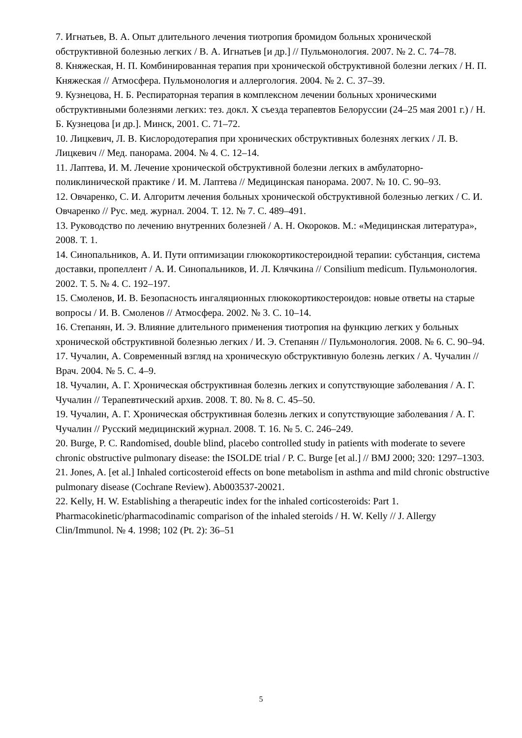7. Игнатьев, В. А. Опыт длительного лечения тиотропия бромидом больных хронической обструктивной болезнью легких / В. А. Игнатьев [и др.] // Пульмонология. 2007. № 2. С. 74–78.
8. Княжеская, Н. П. Комбинированная терапия при хронической обструктивной болезни легких / Н. П. Княжеская // Атмосфера. Пульмонология и аллергология. 2004. № 2. С. 37–39.
9. Кузнецова, Н. Б. Респираторная терапия в комплексном лечении больных хроническими обструктивными болезнями легких: тез. докл. X съезда терапевтов Белоруссии (24–25 мая 2001 г.) / Н. Б. Кузнецова [и др.]. Минск, 2001. С. 71–72.
10. Лицкевич, Л. В. Кислородотерапия при хронических обструктивных болезнях легких / Л. В. Лицкевич // Мед. панорама. 2004. № 4. С. 12–14.
11. Лаптева, И. М. Лечение хронической обструктивной болезни легких в амбулаторно-поликлинической практике / И. М. Лаптева // Медицинская панорама. 2007. № 10. С. 90–93.
12. Овчаренко, С. И. Алгоритм лечения больных хронической обструктивной болезнью легких / С. И. Овчаренко // Рус. мед. журнал. 2004. Т. 12. № 7. С. 489–491.
13. Руководство по лечению внутренних болезней / А. Н. Окороков. М.: «Медицинская литература», 2008. Т. 1.
14. Синопальников, А. И. Пути оптимизации глюкокортикостероидной терапии: субстанция, система доставки, пропеллент / А. И. Синопальников, И. Л. Клячкина // Consilium medicum. Пульмонология. 2002. Т. 5. № 4. С. 192–197.
15. Смоленов, И. В. Безопасность ингаляционных глюкокортикостероидов: новые ответы на старые вопросы / И. В. Смоленов // Атмосфера. 2002. № 3. С. 10–14.
16. Степанян, И. Э. Влияние длительного применения тиотропия на функцию легких у больных хронической обструктивной болезнью легких / И. Э. Степанян // Пульмонология. 2008. № 6. С. 90–94.
17. Чучалин, А. Современный взгляд на хроническую обструктивную болезнь легких / А. Чучалин // Врач. 2004. № 5. С. 4–9.
18. Чучалин, А. Г. Хроническая обструктивная болезнь легких и сопутствующие заболевания / А. Г. Чучалин // Терапевтический архив. 2008. Т. 80. № 8. С. 45–50.
19. Чучалин, А. Г. Хроническая обструктивная болезнь легких и сопутствующие заболевания / А. Г. Чучалин // Русский медицинский журнал. 2008. Т. 16. № 5. С. 246–249.
20. Burge, P. C. Randomised, double blind, placebo controlled study in patients with moderate to severe chronic obstructive pulmonary disease: the ISOLDE trial / P. C. Burge [et al.] // BMJ 2000; 320: 1297–1303.
21. Jones, A. [et al.] Inhaled corticosteroid effects on bone metabolism in asthma and mild chronic obstructive pulmonary disease (Cochrane Review). Ab003537-20021.
22. Kelly, H. W. Establishing a therapeutic index for the inhaled corticosteroids: Part 1. Pharmacokinetic/pharmacodinamic comparison of the inhaled steroids / H. W. Kelly // J. Allergy Clin/Immunol. № 4. 1998; 102 (Pt. 2): 36–51
5